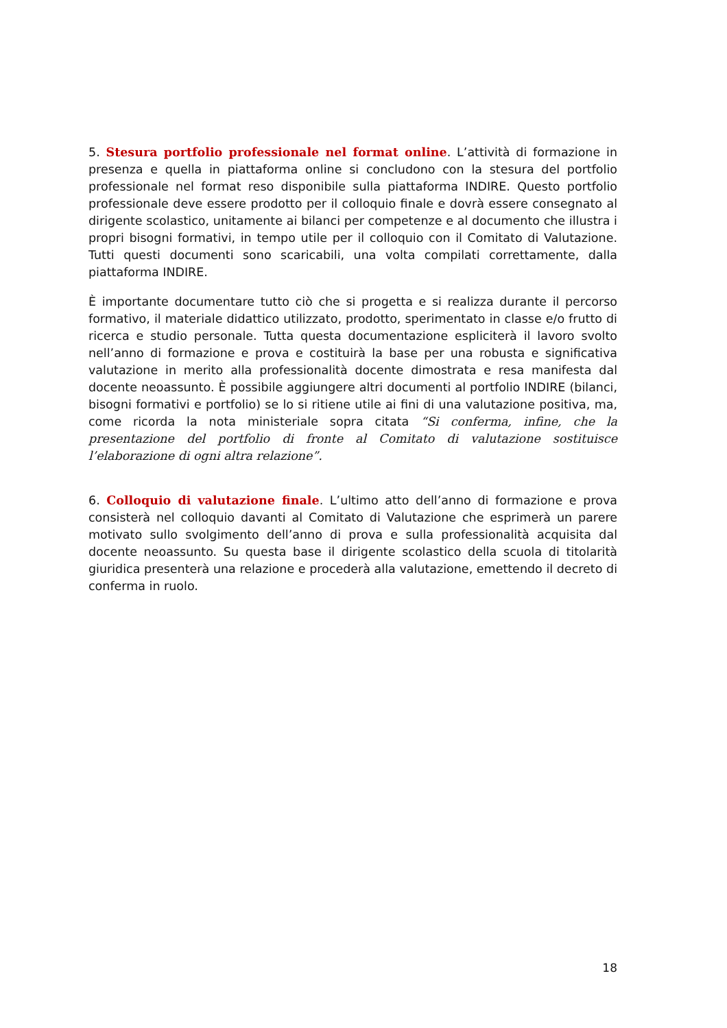5. Stesura portfolio professionale nel format online. L’attività di formazione in presenza e quella in piattaforma online si concludono con la stesura del portfolio professionale nel format reso disponibile sulla piattaforma INDIRE. Questo portfolio professionale deve essere prodotto per il colloquio finale e dovrà essere consegnato al dirigente scolastico, unitamente ai bilanci per competenze e al documento che illustra i propri bisogni formativi, in tempo utile per il colloquio con il Comitato di Valutazione. Tutti questi documenti sono scaricabili, una volta compilati correttamente, dalla piattaforma INDIRE.
È importante documentare tutto ciò che si progetta e si realizza durante il percorso formativo, il materiale didattico utilizzato, prodotto, sperimentato in classe e/o frutto di ricerca e studio personale. Tutta questa documentazione espliciterà il lavoro svolto nell’anno di formazione e prova e costituirà la base per una robusta e significativa valutazione in merito alla professionalità docente dimostrata e resa manifesta dal docente neoassunto. È possibile aggiungere altri documenti al portfolio INDIRE (bilanci, bisogni formativi e portfolio) se lo si ritiene utile ai fini di una valutazione positiva, ma, come ricorda la nota ministeriale sopra citata “Si conferma, infine, che la presentazione del portfolio di fronte al Comitato di valutazione sostituisce l’elaborazione di ogni altra relazione”.
6. Colloquio di valutazione finale. L’ultimo atto dell’anno di formazione e prova consisterà nel colloquio davanti al Comitato di Valutazione che esprimerà un parere motivato sullo svolgimento dell’anno di prova e sulla professionalità acquisita dal docente neoassunto. Su questa base il dirigente scolastico della scuola di titolarità giuridica presenterà una relazione e procederà alla valutazione, emettendo il decreto di conferma in ruolo.
18